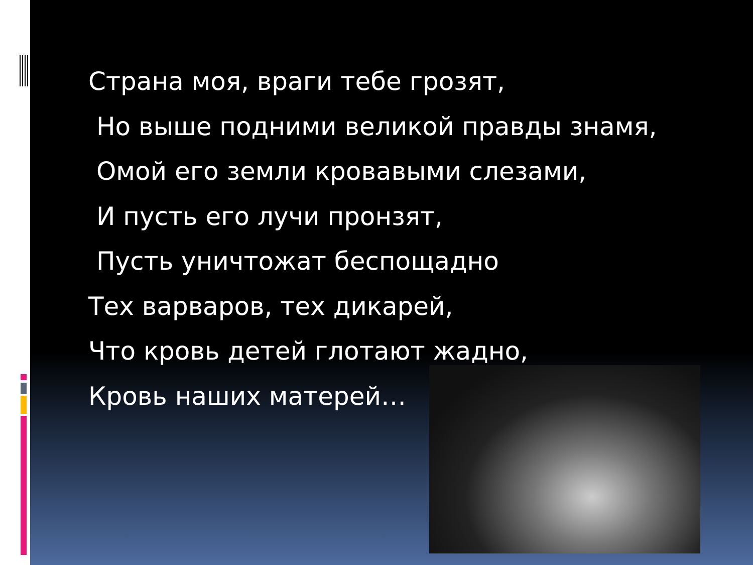Страна моя, враги тебе грозят,
Но выше подними великой правды знамя,
Омой его земли кровавыми слезами,
И пусть его лучи пронзят,
Пусть уничтожат беспощадно
Тех варваров, тех дикарей,
Что кровь детей глотают жадно,
Кровь наших матерей…